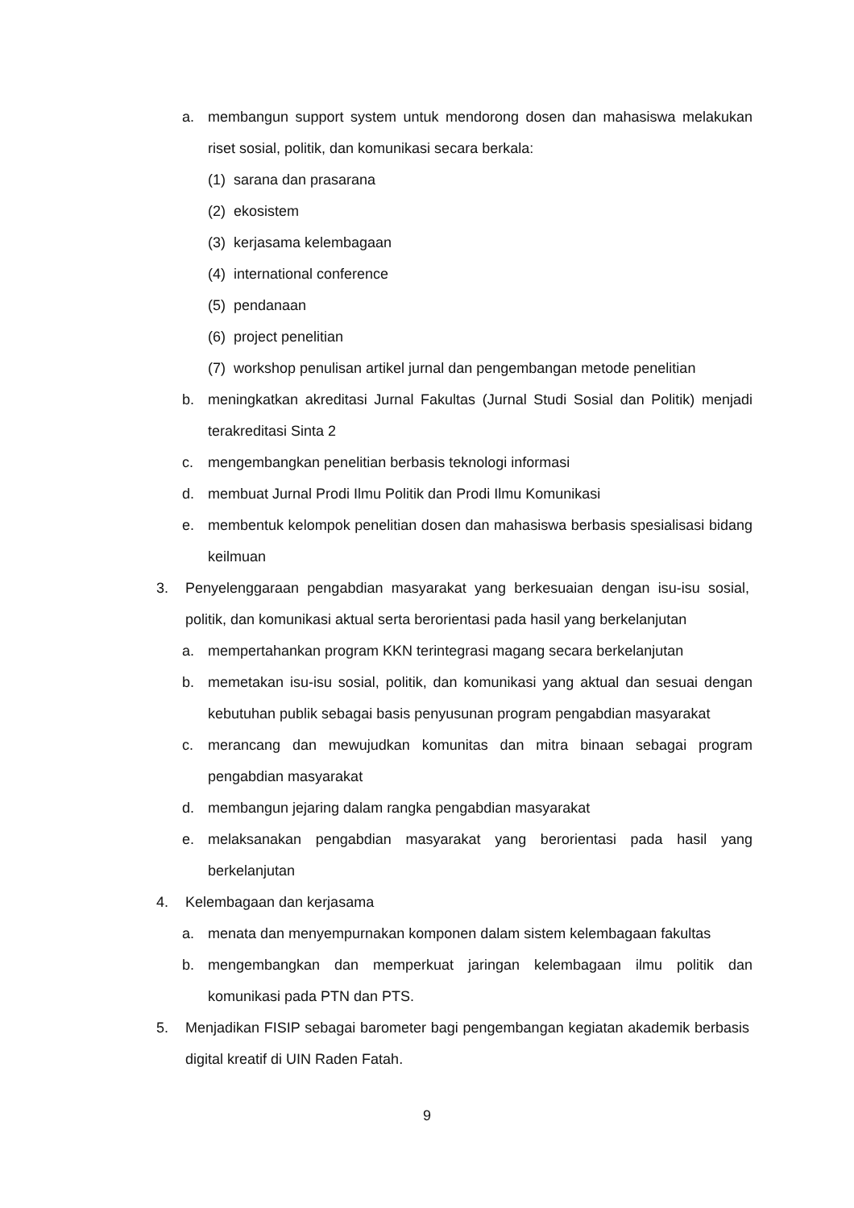a. membangun support system untuk mendorong dosen dan mahasiswa melakukan riset sosial, politik, dan komunikasi secara berkala:
(1) sarana dan prasarana
(2) ekosistem
(3) kerjasama kelembagaan
(4) international conference
(5) pendanaan
(6) project penelitian
(7) workshop penulisan artikel jurnal dan pengembangan metode penelitian
b. meningkatkan akreditasi Jurnal Fakultas (Jurnal Studi Sosial dan Politik) menjadi terakreditasi Sinta 2
c. mengembangkan penelitian berbasis teknologi informasi
d. membuat Jurnal Prodi Ilmu Politik dan Prodi Ilmu Komunikasi
e. membentuk kelompok penelitian dosen dan mahasiswa berbasis spesialisasi bidang keilmuan
3. Penyelenggaraan pengabdian masyarakat yang berkesuaian dengan isu-isu sosial, politik, dan komunikasi aktual serta berorientasi pada hasil yang berkelanjutan
a. mempertahankan program KKN terintegrasi magang secara berkelanjutan
b. memetakan isu-isu sosial, politik, dan komunikasi yang aktual dan sesuai dengan kebutuhan publik sebagai basis penyusunan program pengabdian masyarakat
c. merancang dan mewujudkan komunitas dan mitra binaan sebagai program pengabdian masyarakat
d. membangun jejaring dalam rangka pengabdian masyarakat
e. melaksanakan pengabdian masyarakat yang berorientasi pada hasil yang berkelanjutan
4. Kelembagaan dan kerjasama
a. menata dan menyempurnakan komponen dalam sistem kelembagaan fakultas
b. mengembangkan dan memperkuat jaringan kelembagaan ilmu politik dan komunikasi pada PTN dan PTS.
5. Menjadikan FISIP sebagai barometer bagi pengembangan kegiatan akademik berbasis digital kreatif di UIN Raden Fatah.
9